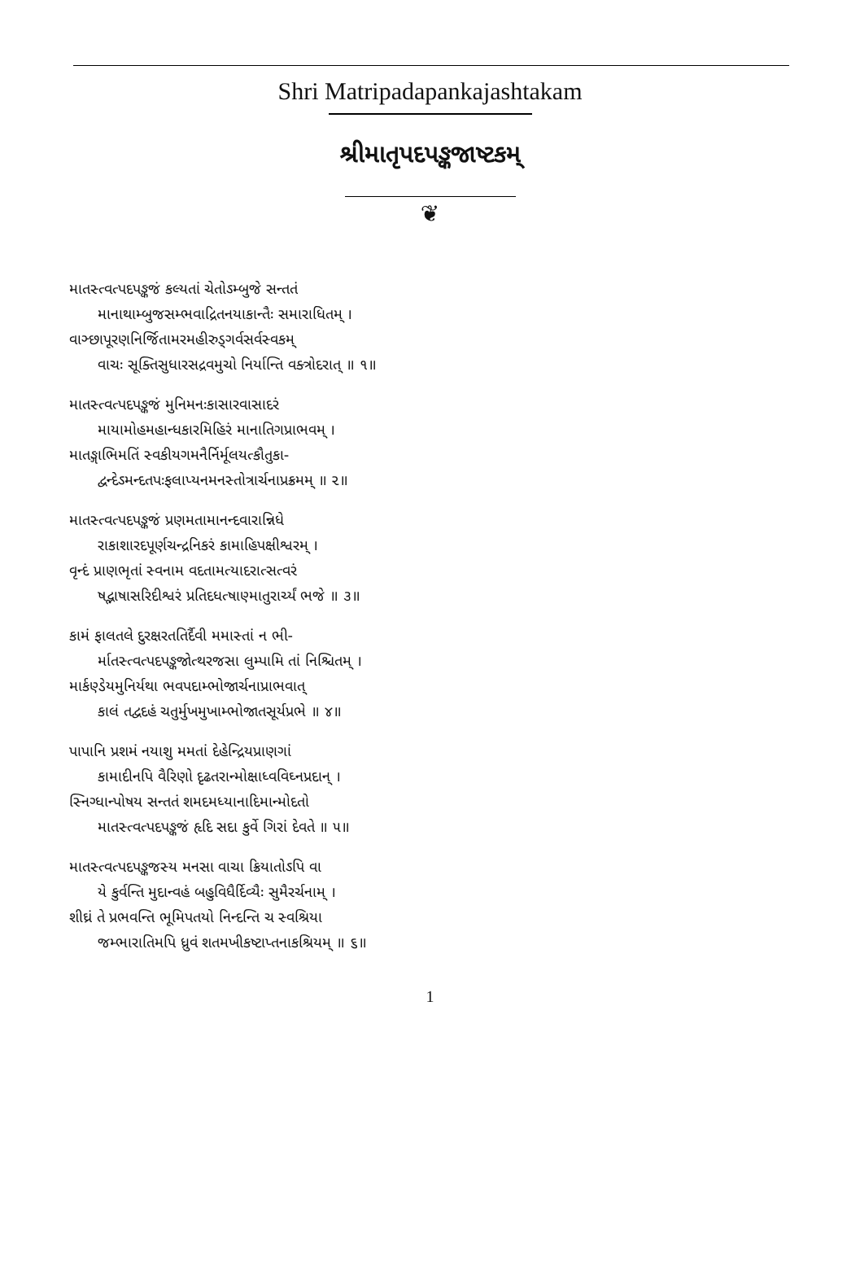Shri Matripadapankajashtakam
શ્રીમાતૃપદપઙ્કજાષ્ટકમ્
❦
માતસ્ત્વત્પદપઙ્કજં કલ્યતાં ચેતોઽમ્બુજે સન્તતં
માનાથામ્બુજસમ્ભવાદ્રિતનયાકાન્તૈઃ સમારાધિતમ્ ।
વાઞ્છાપૂરણનિર્જિતામરમહીરુડ્ગર્વસર્વસ્વકમ્
વાચઃ સૂક્તિસુધારસદ્રવમુચો નિર્યાન્તિ વક્ત્રોદરાત્ ॥ ૧॥
માતસ્ત્વત્પદપઙ્કજં મુનિમનઃકાસારવાસાદરં
માયામોહમહાન્ધકારમિહિરં માનાતિગપ્રાભવમ્ ।
માતઙ્ગાભિમતિં સ્વકીયગમનૈર્નિર્મૂલયત્કૌતુકા-
દ્વન્દેઽમન્દતપઃફલાપ્યનમનસ્તોત્રાર્ચનાપ્રક્રમમ્ ॥ ૨॥
માતસ્ત્વત્પદપઙ્કજં પ્રણમતામાનન્દવારાન્નિધે
રાકાશારદપૂર્ણચન્દ્રનિકરં કામાહિપક્ષીશ્વરમ્ ।
વૃન્દં પ્રાણભૃતાં સ્વનામ વદતામત્યાદરાત્સત્વરં
ષદ્ભાષાસરિદીશ્વરં પ્રતિદધત્ષાણ્માતુરાર્ચ્યં ભજે ॥ ૩॥
કામં ફાલતલે દુરક્ષરતતિર્દૈવી મમાસ્તાં ન ભી-
ર્માતસ્ત્વત્પદપઙ્કજોત્થરજસા લુમ્પામિ તાં નિશ્ચિતમ્ ।
માર્કણ્ડેયમુનિર્યથા ભવપદામ્ભોજાર્ચનાપ્રાભવાત્
કાલં તદ્વદહં ચતુર્મુખમુખામ્ભોજાતસૂર્યપ્રભે ॥ ૪॥
પાપાનિ પ્રશમં નયાશુ મમતાં દેહેન્દ્રિયપ્રાણગાં
કામાદીનપિ વૈરિણો દૃઢતરાન્મોક્ષાધ્વવિઘ્નપ્રદાન્ ।
સ્નિગ્ધાન્પોષય સન્તતં શમદમધ્યાનાદિમાન્મોદતો
માતસ્ત્વત્પદપઙ્કજં હૃદિ સદા કુર્વે ગિરાં દેવતે ॥ ૫॥
માતસ્ત્વત્પદપઙ્કજસ્ય મનસા વાચા ક્રિયાતોઽપિ વા
યે કુર્વન્તિ મુદાન્વહં બહુવિધૈર્દિવ્યૈઃ સુમૈરર્ચનામ્ ।
શીઘ્રં તે પ્રભવન્તિ ભૂમિપતયો નિન્દન્તિ ચ સ્વશ્રિયા
જમ્ભારાતિમપિ ધ્રુવં શતમખીકષ્ટાપ્તનાકશ્રિયમ્ ॥ ૬॥
1